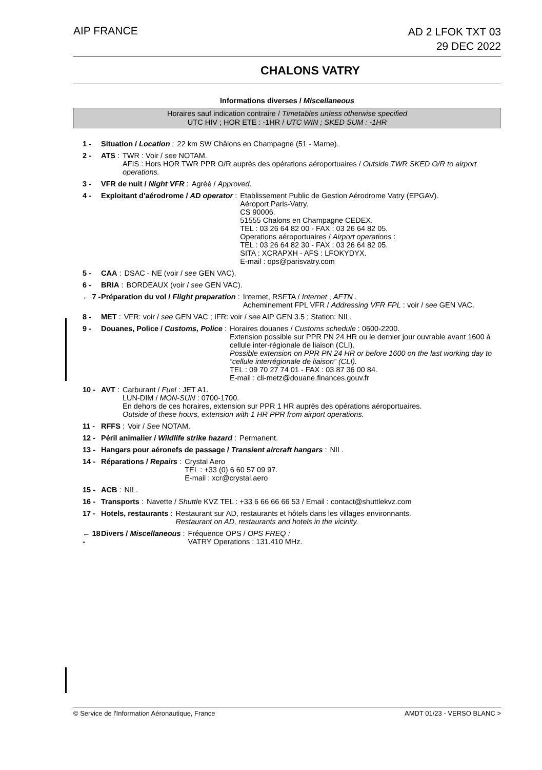AIP FRANCE
AD 2 LFOK TXT 03
29 DEC 2022
CHALONS VATRY
Informations diverses / Miscellaneous
Horaires sauf indication contraire / Timetables unless otherwise specified
UTC HIV ; HOR ETE : -1HR / UTC WIN ; SKED SUM : -1HR
1 - Situation / Location : 22 km SW Châlons en Champagne (51 - Marne).
2 - ATS : TWR : Voir / see NOTAM.
AFIS : Hors HOR TWR PPR O/R auprès des opérations aéroportuaires / Outside TWR SKED O/R to airport operations.
3 - VFR de nuit / Night VFR : Agréé / Approved.
4 - Exploitant d'aérodrome / AD operator : Etablissement Public de Gestion Aérodrome Vatry (EPGAV).
Aéroport Paris-Vatry.
CS 90006.
51555 Chalons en Champagne CEDEX.
TEL : 03 26 64 82 00 - FAX : 03 26 64 82 05.
Operations aéroportuaires / Airport operations :
TEL : 03 26 64 82 30 - FAX : 03 26 64 82 05.
SITA : XCRAPXH - AFS : LFOKYDYX.
E-mail : ops@parisvatry.com
5 - CAA : DSAC - NE (voir / see GEN VAC).
6 - BRIA : BORDEAUX (voir / see GEN VAC).
← 7 - Préparation du vol / Flight preparation : Internet, RSFTA / Internet , AFTN .
Acheminement FPL VFR / Addressing VFR FPL : voir / see GEN VAC.
8 - MET : VFR: voir / see GEN VAC ; IFR: voir / see AIP GEN 3.5 ; Station: NIL.
9 - Douanes, Police / Customs, Police : Horaires douanes / Customs schedule : 0600-2200.
Extension possible sur PPR PN 24 HR ou le dernier jour ouvrable avant 1600 à cellule inter-régionale de liaison (CLI).
Possible extension on PPR PN 24 HR or before 1600 on the last working day to “cellule interrégionale de liaison” (CLI).
TEL : 09 70 27 74 01 - FAX : 03 87 36 00 84.
E-mail : cli-metz@douane.finances.gouv.fr
10 - AVT : Carburant / Fuel : JET A1.
LUN-DIM / MON-SUN : 0700-1700.
En dehors de ces horaires, extension sur PPR 1 HR auprès des opérations aéroportuaires.
Outside of these hours, extension with 1 HR PPR from airport operations.
11 - RFFS : Voir / See NOTAM.
12 - Péril animalier / Wildlife strike hazard : Permanent.
13 - Hangars pour aéronefs de passage / Transient aircraft hangars : NIL.
14 - Réparations / Repairs : Crystal Aero
TEL : +33 (0) 6 60 57 09 97.
E-mail : xcr@crystal.aero
15 - ACB : NIL.
16 - Transports : Navette / Shuttle KVZ TEL : +33 6 66 66 66 53 / Email : contact@shuttlekvz.com
17 - Hotels, restaurants : Restaurant sur AD, restaurants et hôtels dans les villages environnants.
Restaurant on AD, restaurants and hotels in the vicinity.
← 18 - Divers / Miscellaneous : Fréquence OPS / OPS FREQ :
VATRY Operations : 131.410 MHz.
© Service de l'Information Aéronautique, France AMDT 01/23 - VERSO BLANC >